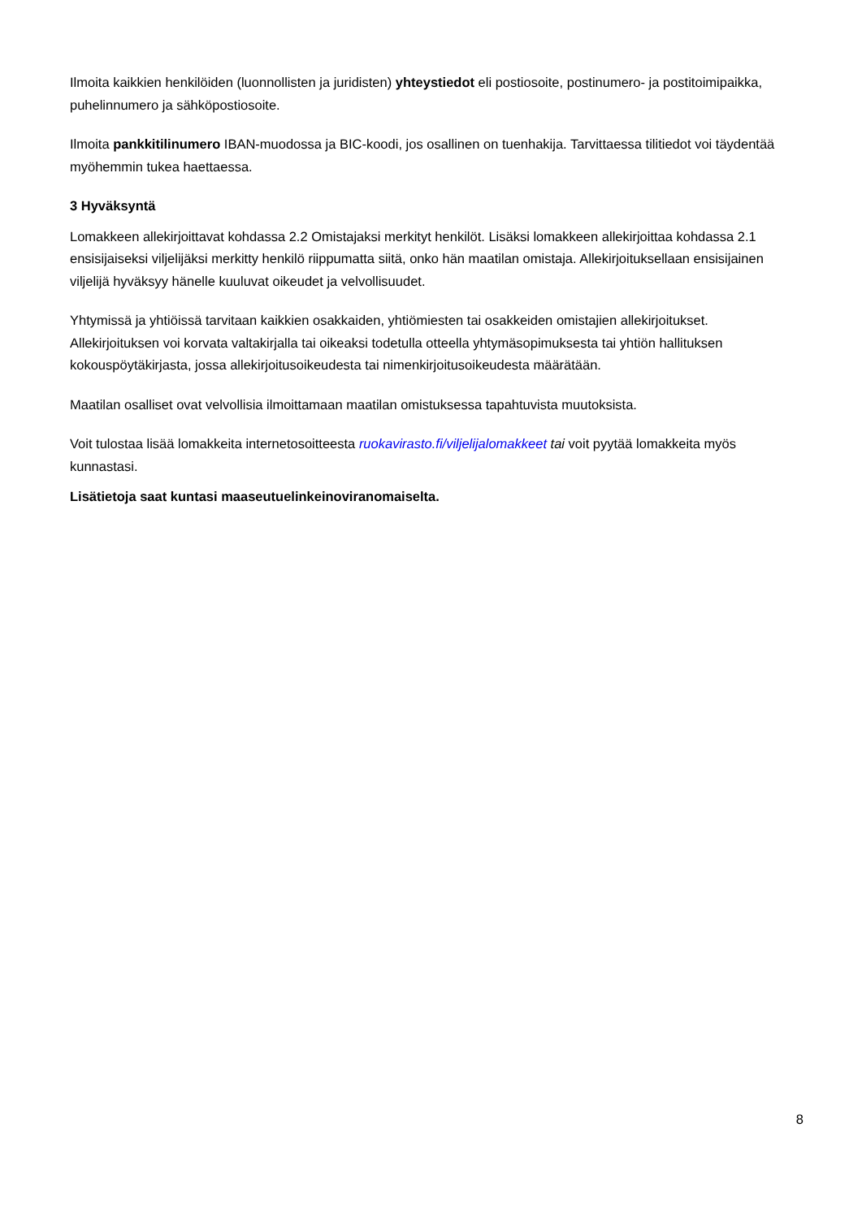Ilmoita kaikkien henkilöiden (luonnollisten ja juridisten) yhteystiedot eli postiosoite, postinumero- ja postitoimipaikka, puhelinnumero ja sähköpostiosoite.
Ilmoita pankkitilinumero IBAN-muodossa ja BIC-koodi, jos osallinen on tuenhakija. Tarvittaessa tilitiedot voi täydentää myöhemmin tukea haettaessa.
3 Hyväksyntä
Lomakkeen allekirjoittavat kohdassa 2.2 Omistajaksi merkityt henkilöt. Lisäksi lomakkeen allekirjoittaa kohdassa 2.1 ensisijaiseksi viljelijäksi merkitty henkilö riippumatta siitä, onko hän maatilan omistaja. Allekirjoituksellaan ensisijainen viljelijä hyväksyy hänelle kuuluvat oikeudet ja velvollisuudet.
Yhtymissä ja yhtiöissä tarvitaan kaikkien osakkaiden, yhtiömiesten tai osakkeiden omistajien allekirjoitukset. Allekirjoituksen voi korvata valtakirjalla tai oikeaksi todetulla otteella yhtymäsopimuksesta tai yhtiön hallituksen kokouspöytäkirjasta, jossa allekirjoitusoikeudesta tai nimenkirjoitusoikeudesta määrätään.
Maatilan osalliset ovat velvollisia ilmoittamaan maatilan omistuksessa tapahtuvista muutoksista.
Voit tulostaa lisää lomakkeita internetosoitteesta ruokavirasto.fi/viljelijalomakkeet tai voit pyytää lomakkeita myös kunnastasi.
Lisätietoja saat kuntasi maaseutuelinkeinoviranomaiselta.
8